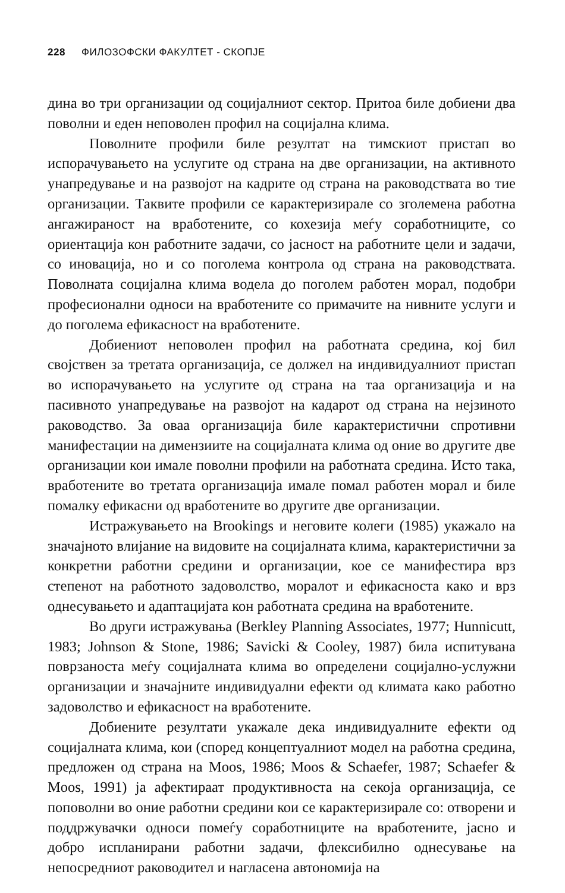228 ФИЛОЗОФСКИ ФАКУЛТЕТ - СКОПЈЕ
дина во три организации од социјалниот сектор. Притоа биле добиени два поволни и еден неповолен профил на социјална клима.
Поволните профили биле резултат на тимскиот пристап во испорачувањето на услугите од страна на две организации, на активното унапредување и на развојот на кадрите од страна на раководствата во тие организации. Таквите профили се карактеризирале со зголемена работна ангажираност на вработените, со кохезија меѓу соработниците, со ориентација кон работните задачи, со јасност на работните цели и задачи, со иновација, но и со поголема контрола од страна на раководствата. Поволната социјална клима водела до поголем работен морал, подобри професионални односи на вработените со примачите на нивните услуги и до поголема ефикасност на вработените.
Добиениот неповолен профил на работната средина, кој бил својствен за третата организација, се должел на индивидуалниот пристап во испорачувањето на услугите од страна на таа организација и на пасивното унапредување на развојот на кадарот од страна на нејзиното раководство. За оваа организација биле карактеристични спротивни манифестации на димензиите на социјалната клима од оние во другите две организации кои имале поволни профили на работната средина. Исто така, вработените во третата организација имале помал работен морал и биле помалку ефикасни од вработените во другите две организации.
Истражувањето на Brookings и неговите колеги (1985) укажало на значајното влијание на видовите на социјалната клима, карактеристични за конкретни работни средини и организации, кое се манифестира врз степенот на работното задоволство, моралот и ефикасноста како и врз однесувањето и адаптацијата кон работната средина на вработените.
Во други истражувања (Berkley Planning Associates, 1977; Hunnicutt, 1983; Johnson & Stone, 1986; Savicki & Cooley, 1987) била испитувана поврзаноста меѓу социјалната клима во определени социјално-услужни организации и значајните индивидуални ефекти од климата како работно задоволство и ефикасност на вработените.
Добиените резултати укажале дека индивидуалните ефекти од социјалната клима, кои (според концептуалниот модел на работна средина, предложен од страна на Moos, 1986; Moos & Schaefer, 1987; Schaefer & Moos, 1991) ја афектираат продуктивноста на секоја организација, се поповолни во оние работни средини кои се карактеризирале со: отворени и поддржувачки односи помеѓу соработниците на вработените, јасно и добро испланирани работни задачи, флексибилно однесување на непосредниот раководител и нагласена автономија на